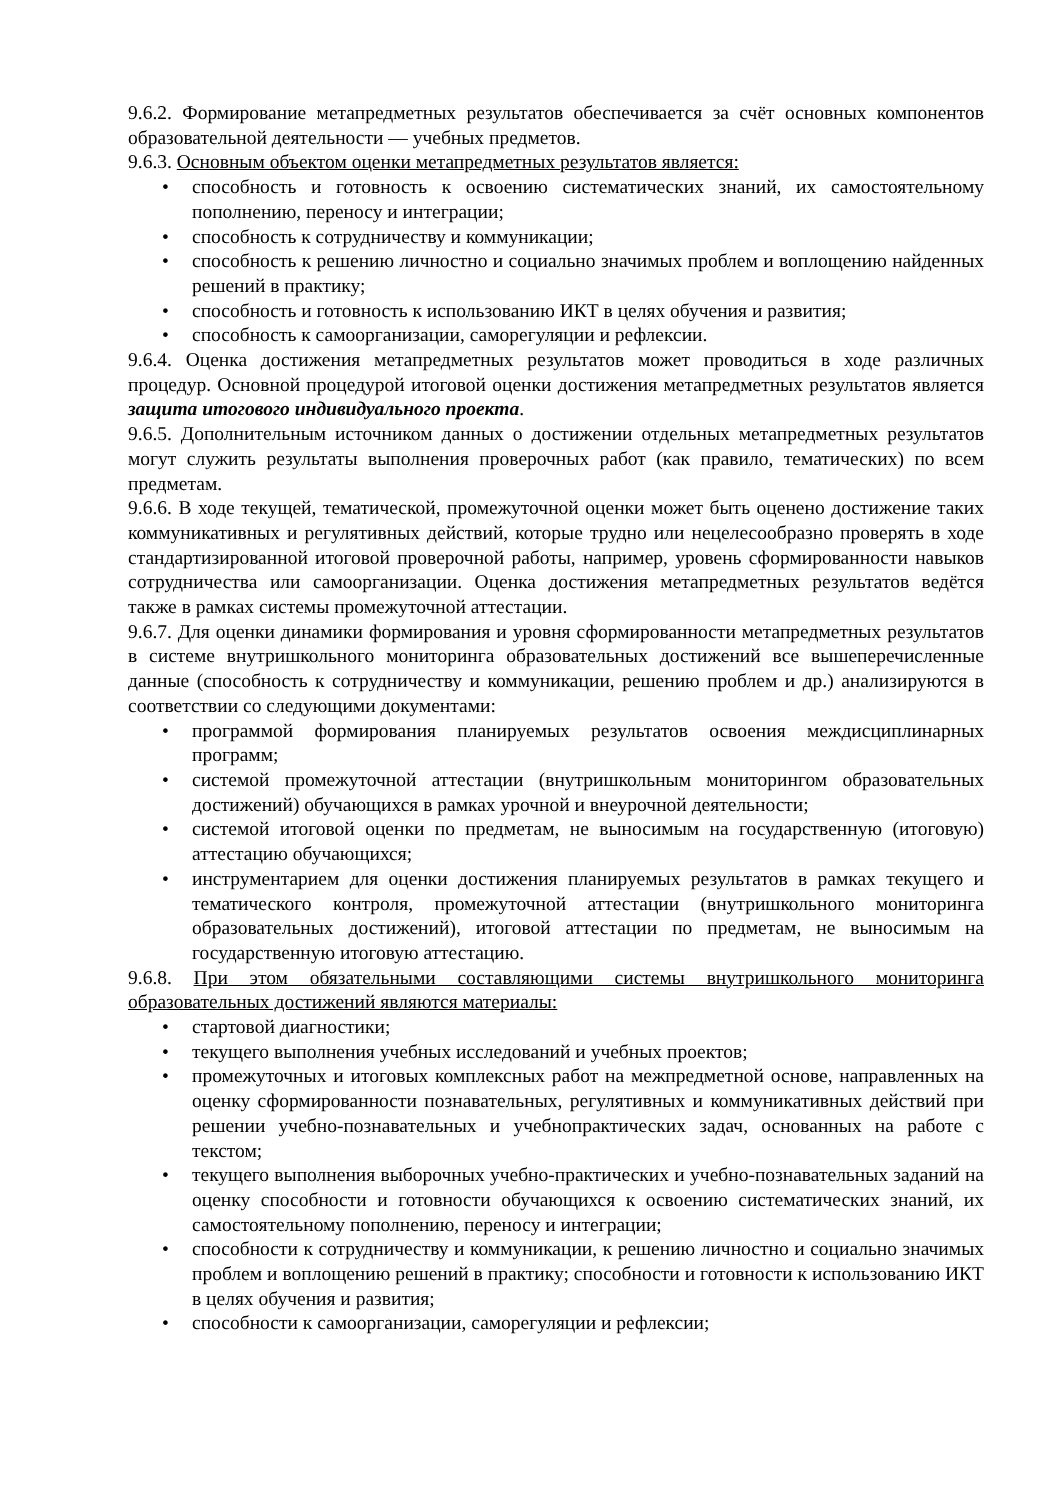9.6.2. Формирование метапредметных результатов обеспечивается за счёт основных компонентов образовательной деятельности — учебных предметов.
9.6.3. Основным объектом оценки метапредметных результатов является:
• способность и готовность к освоению систематических знаний, их самостоятельному пополнению, переносу и интеграции;
• способность к сотрудничеству и коммуникации;
• способность к решению личностно и социально значимых проблем и воплощению найденных решений в практику;
• способность и готовность к использованию ИКТ в целях обучения и развития;
• способность к самоорганизации, саморегуляции и рефлексии.
9.6.4. Оценка достижения метапредметных результатов может проводиться в ходе различных процедур. Основной процедурой итоговой оценки достижения метапредметных результатов является защита итогового индивидуального проекта.
9.6.5. Дополнительным источником данных о достижении отдельных метапредметных результатов могут служить результаты выполнения проверочных работ (как правило, тематических) по всем предметам.
9.6.6. В ходе текущей, тематической, промежуточной оценки может быть оценено достижение таких коммуникативных и регулятивных действий, которые трудно или нецелесообразно проверять в ходе стандартизированной итоговой проверочной работы, например, уровень сформированности навыков сотрудничества или самоорганизации. Оценка достижения метапредметных результатов ведётся также в рамках системы промежуточной аттестации.
9.6.7. Для оценки динамики формирования и уровня сформированности метапредметных результатов в системе внутришкольного мониторинга образовательных достижений все вышеперечисленные данные (способность к сотрудничеству и коммуникации, решению проблем и др.) анализируются в соответствии со следующими документами:
• программой формирования планируемых результатов освоения междисциплинарных программ;
• системой промежуточной аттестации (внутришкольным мониторингом образовательных достижений) обучающихся в рамках урочной и внеурочной деятельности;
• системой итоговой оценки по предметам, не выносимым на государственную (итоговую) аттестацию обучающихся;
• инструментарием для оценки достижения планируемых результатов в рамках текущего и тематического контроля, промежуточной аттестации (внутришкольного мониторинга образовательных достижений), итоговой аттестации по предметам, не выносимым на государственную итоговую аттестацию.
9.6.8. При этом обязательными составляющими системы внутришкольного мониторинга образовательных достижений являются материалы:
• стартовой диагностики;
• текущего выполнения учебных исследований и учебных проектов;
• промежуточных и итоговых комплексных работ на межпредметной основе, направленных на оценку сформированности познавательных, регулятивных и коммуникативных действий при решении учебно-познавательных и учебнопрактических задач, основанных на работе с текстом;
• текущего выполнения выборочных учебно-практических и учебно-познавательных заданий на оценку способности и готовности обучающихся к освоению систематических знаний, их самостоятельному пополнению, переносу и интеграции;
• способности к сотрудничеству и коммуникации, к решению личностно и социально значимых проблем и воплощению решений в практику; способности и готовности к использованию ИКТ в целях обучения и развития;
• способности к самоорганизации, саморегуляции и рефлексии;